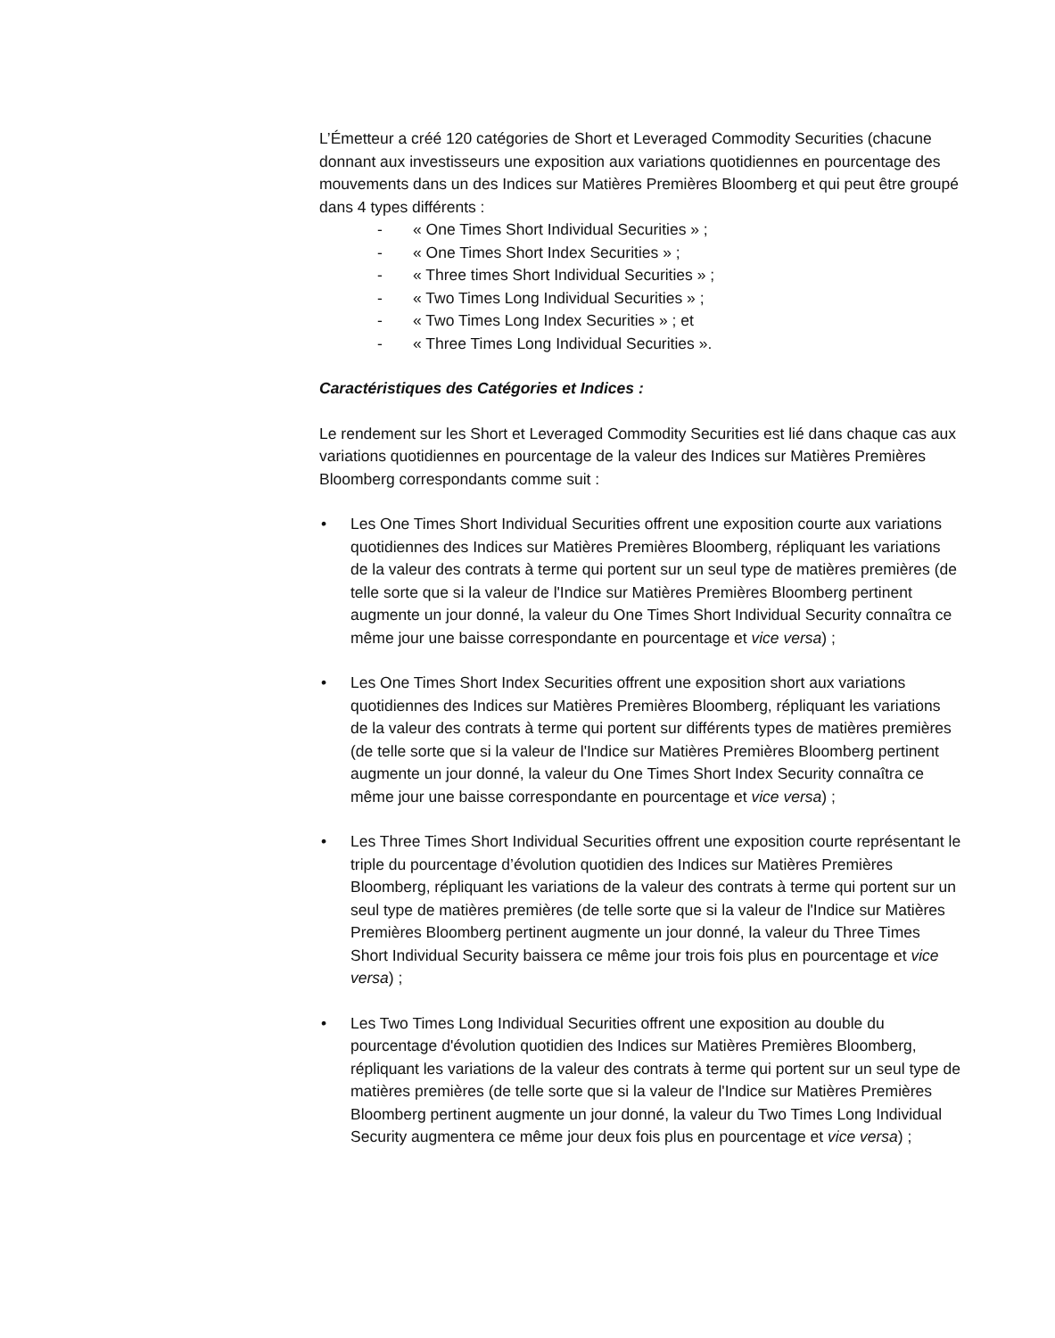L’Émetteur a créé 120 catégories de Short et Leveraged Commodity Securities (chacune donnant aux investisseurs une exposition aux variations quotidiennes en pourcentage des mouvements dans un des Indices sur Matières Premières Bloomberg et qui peut être groupé dans 4 types différents :
- « One Times Short Individual Securities » ;
- « One Times Short Index Securities » ;
- « Three times Short Individual Securities » ;
- « Two Times Long Individual Securities » ;
- « Two Times Long Index Securities » ; et
- « Three Times Long Individual Securities ».
Caractéristiques des Catégories et Indices :
Le rendement sur les Short et Leveraged Commodity Securities est lié dans chaque cas aux variations quotidiennes en pourcentage de la valeur des Indices sur Matières Premières Bloomberg correspondants comme suit :
• Les One Times Short Individual Securities offrent une exposition courte aux variations quotidiennes des Indices sur Matières Premières Bloomberg, répliquant les variations de la valeur des contrats à terme qui portent sur un seul type de matières premières (de telle sorte que si la valeur de l'Indice sur Matières Premières Bloomberg pertinent augmente un jour donné, la valeur du One Times Short Individual Security connaîtra ce même jour une baisse correspondante en pourcentage et vice versa) ;
• Les One Times Short Index Securities offrent une exposition short aux variations quotidiennes des Indices sur Matières Premières Bloomberg, répliquant les variations de la valeur des contrats à terme qui portent sur différents types de matières premières (de telle sorte que si la valeur de l'Indice sur Matières Premières Bloomberg pertinent augmente un jour donné, la valeur du One Times Short Index Security connaîtra ce même jour une baisse correspondante en pourcentage et vice versa) ;
• Les Three Times Short Individual Securities offrent une exposition courte représentant le triple du pourcentage d’évolution quotidien des Indices sur Matières Premières Bloomberg, répliquant les variations de la valeur des contrats à terme qui portent sur un seul type de matières premières (de telle sorte que si la valeur de l'Indice sur Matières Premières Bloomberg pertinent augmente un jour donné, la valeur du Three Times Short Individual Security baissera ce même jour trois fois plus en pourcentage et vice versa) ;
• Les Two Times Long Individual Securities offrent une exposition au double du pourcentage d'évolution quotidien des Indices sur Matières Premières Bloomberg, répliquant les variations de la valeur des contrats à terme qui portent sur un seul type de matières premières (de telle sorte que si la valeur de l'Indice sur Matières Premières Bloomberg pertinent augmente un jour donné, la valeur du Two Times Long Individual Security augmentera ce même jour deux fois plus en pourcentage et vice versa) ;